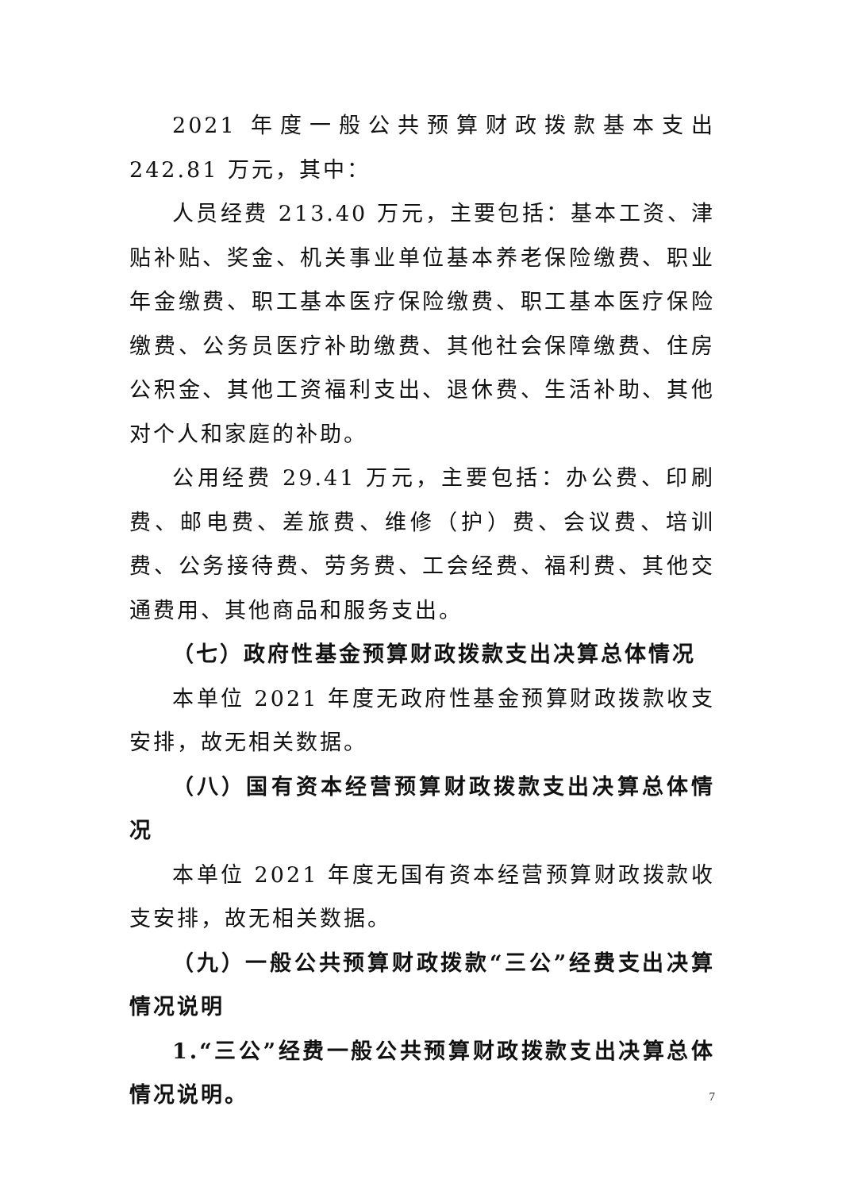2021 年度一般公共预算财政拨款基本支出 242.81 万元，其中：
人员经费 213.40 万元，主要包括：基本工资、津贴补贴、奖金、机关事业单位基本养老保险缴费、职业年金缴费、职工基本医疗保险缴费、职工基本医疗保险缴费、公务员医疗补助缴费、其他社会保障缴费、住房公积金、其他工资福利支出、退休费、生活补助、其他对个人和家庭的补助。
公用经费 29.41 万元，主要包括：办公费、印刷费、邮电费、差旅费、维修（护）费、会议费、培训费、公务接待费、劳务费、工会经费、福利费、其他交通费用、其他商品和服务支出。
（七）政府性基金预算财政拨款支出决算总体情况
本单位 2021 年度无政府性基金预算财政拨款收支安排，故无相关数据。
（八）国有资本经营预算财政拨款支出决算总体情况
本单位 2021 年度无国有资本经营预算财政拨款收支安排，故无相关数据。
（九）一般公共预算财政拨款“三公”经费支出决算情况说明
1.“三公”经费一般公共预算财政拨款支出决算总体情况说明。
7